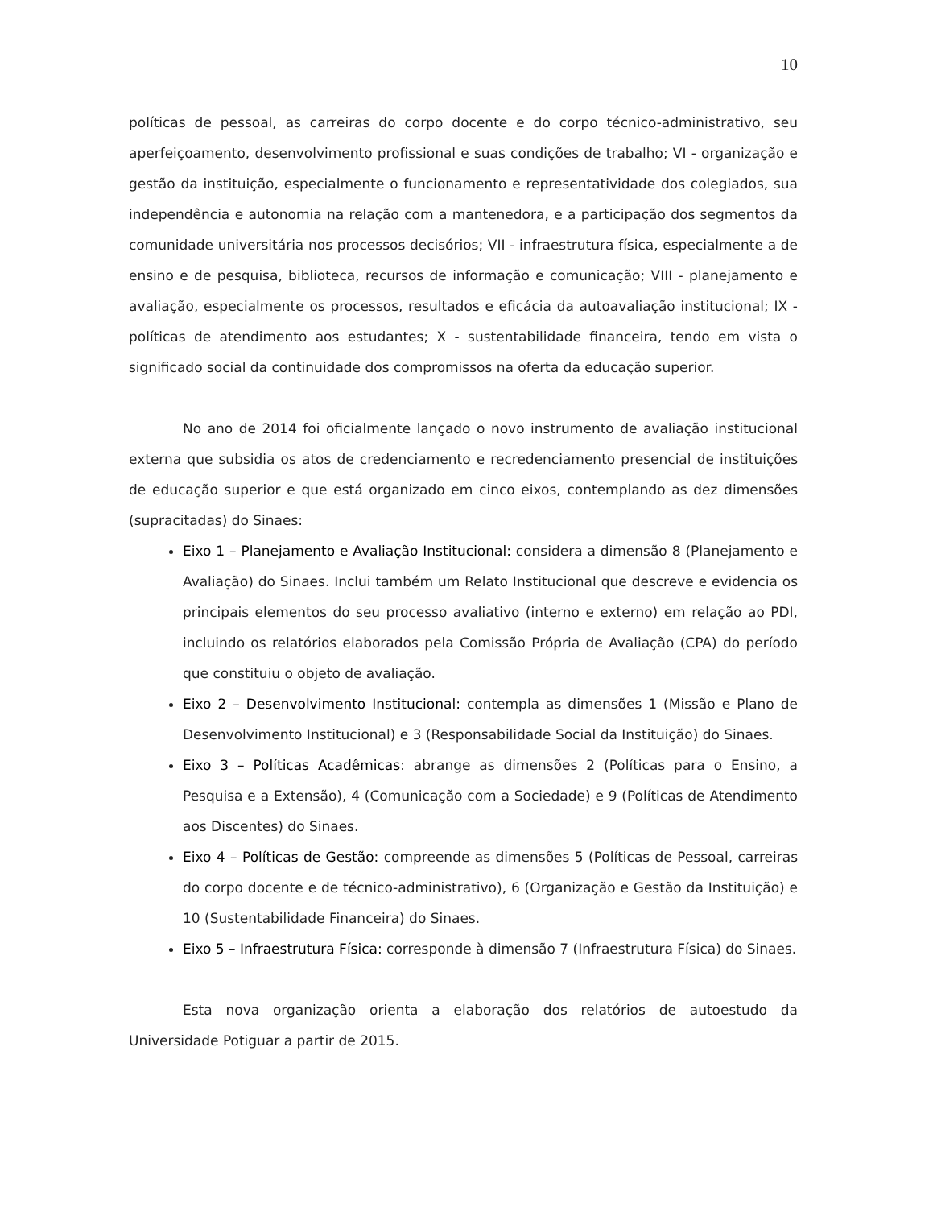10
políticas de pessoal, as carreiras do corpo docente e do corpo técnico-administrativo, seu aperfeiçoamento, desenvolvimento profissional e suas condições de trabalho; VI - organização e gestão da instituição, especialmente o funcionamento e representatividade dos colegiados, sua independência e autonomia na relação com a mantenedora, e a participação dos segmentos da comunidade universitária nos processos decisórios; VII - infraestrutura física, especialmente a de ensino e de pesquisa, biblioteca, recursos de informação e comunicação; VIII - planejamento e avaliação, especialmente os processos, resultados e eficácia da autoavaliação institucional; IX - políticas de atendimento aos estudantes; X - sustentabilidade financeira, tendo em vista o significado social da continuidade dos compromissos na oferta da educação superior.
No ano de 2014 foi oficialmente lançado o novo instrumento de avaliação institucional externa que subsidia os atos de credenciamento e recredenciamento presencial de instituições de educação superior e que está organizado em cinco eixos, contemplando as dez dimensões (supracitadas) do Sinaes:
Eixo 1 – Planejamento e Avaliação Institucional: considera a dimensão 8 (Planejamento e Avaliação) do Sinaes. Inclui também um Relato Institucional que descreve e evidencia os principais elementos do seu processo avaliativo (interno e externo) em relação ao PDI, incluindo os relatórios elaborados pela Comissão Própria de Avaliação (CPA) do período que constituiu o objeto de avaliação.
Eixo 2 – Desenvolvimento Institucional: contempla as dimensões 1 (Missão e Plano de Desenvolvimento Institucional) e 3 (Responsabilidade Social da Instituição) do Sinaes.
Eixo 3 – Políticas Acadêmicas: abrange as dimensões 2 (Políticas para o Ensino, a Pesquisa e a Extensão), 4 (Comunicação com a Sociedade) e 9 (Políticas de Atendimento aos Discentes) do Sinaes.
Eixo 4 – Políticas de Gestão: compreende as dimensões 5 (Políticas de Pessoal, carreiras do corpo docente e de técnico-administrativo), 6 (Organização e Gestão da Instituição) e 10 (Sustentabilidade Financeira) do Sinaes.
Eixo 5 – Infraestrutura Física: corresponde à dimensão 7 (Infraestrutura Física) do Sinaes.
Esta nova organização orienta a elaboração dos relatórios de autoestudo da Universidade Potiguar a partir de 2015.